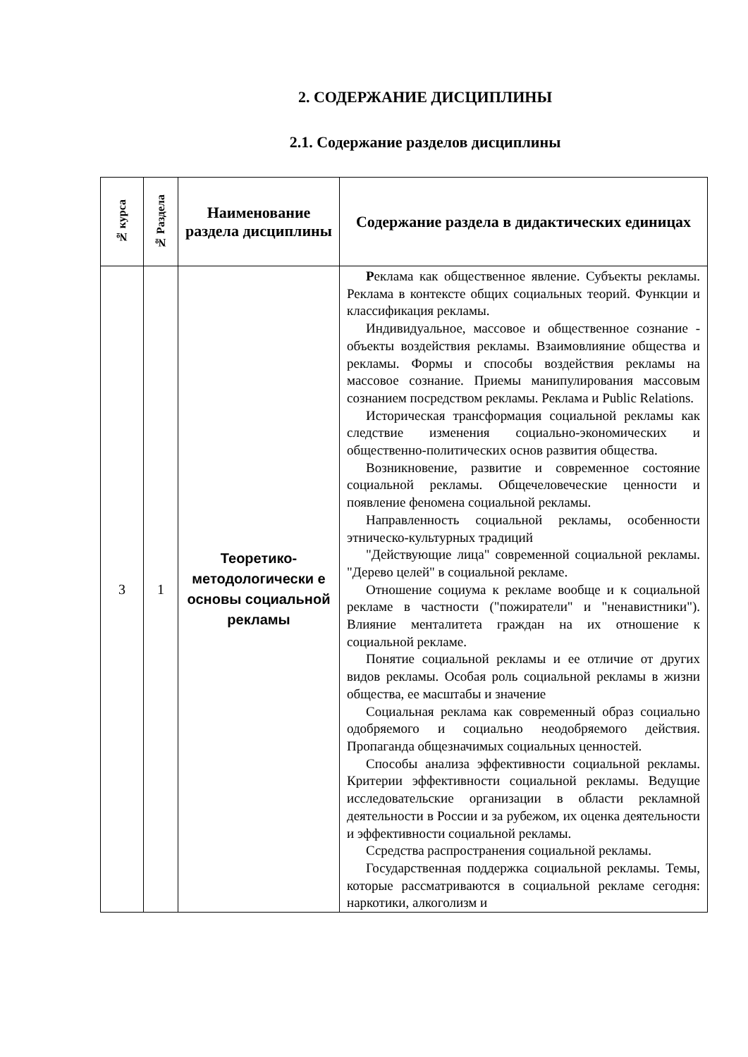2. СОДЕРЖАНИЕ ДИСЦИПЛИНЫ
2.1. Содержание разделов дисциплины
| № курса | № Раздела | Наименование раздела дисциплины | Содержание раздела в дидактических единицах |
| --- | --- | --- | --- |
| 3 | 1 | Теоретико-методологически е основы социальной рекламы | Р еклама как общественное явление. Субъекты рекламы. Реклама в контексте общих социальных теорий. Функции и классификация рекламы. Индивидуальное, массовое и общественное сознание - объекты воздействия рекламы. Взаимовлияние общества и рекламы. Формы и способы воздействия рекламы на массовое сознание. Приемы манипулирования массовым сознанием посредством рекламы. Реклама и Public Relations. Историческая трансформация социальной рекламы как следствие изменения социально-экономических и общественно-политических основ развития общества. Возникновение, развитие и современное состояние социальной рекламы. Общечеловеческие ценности и появление феномена социальной рекламы. Направленность социальной рекламы, особенности этническо-культурных традиций "Действующие лица" современной социальной рекламы. "Дерево целей" в социальной рекламе. Отношение социума к рекламе вообще и к социальной рекламе в частности ("пожиратели" и "ненавистники"). Влияние менталитета граждан на их отношение к социальной рекламе. Понятие социальной рекламы и ее отличие от других видов рекламы. Особая роль социальной рекламы в жизни общества, ее масштабы и значение Социальная реклама как современный образ социально одобряемого и социально неодобряемого действия. Пропаганда общезначимых социальных ценностей. Способы анализа эффективности социальной рекламы. Критерии эффективности социальной рекламы. Ведущие исследовательские организации в области рекламной деятельности в России и за рубежом, их оценка деятельности и эффективности социальной рекламы. Ссредства распространения социальной рекламы. Государственная поддержка социальной рекламы. Темы, которые рассматриваются в социальной рекламе сегодня: наркотики, алкоголизм и |